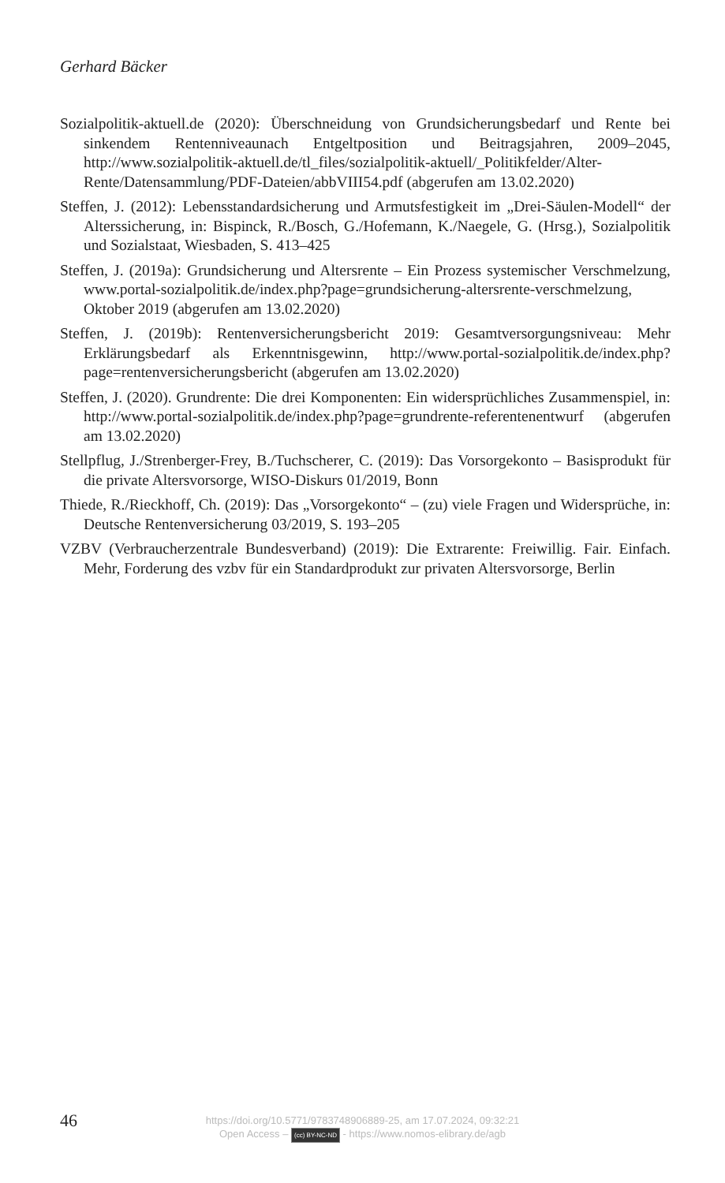Gerhard Bäcker
Sozialpolitik-aktuell.de (2020): Überschneidung von Grundsicherungsbedarf und Rente bei sinkendem Rentenniveaunach Entgeltposition und Beitragsjahren, 2009–2045, http://www.sozialpolitik-aktuell.de/tl_files/sozialpolitik-aktuell/_Politikfelder/Alter-Rente/Datensammlung/PDF-Dateien/abbVIII54.pdf (abgerufen am 13.02.2020)
Steffen, J. (2012): Lebensstandardsicherung und Armutsfestigkeit im „Drei-Säulen-Modell“ der Alterssicherung, in: Bispinck, R./Bosch, G./Hofemann, K./Naegele, G. (Hrsg.), Sozialpolitik und Sozialstaat, Wiesbaden, S. 413–425
Steffen, J. (2019a): Grundsicherung und Altersrente – Ein Prozess systemischer Verschmelzung, www.portal-sozialpolitik.de/index.php?page=grundsicherung-altersrente-verschmelzung, Oktober 2019 (abgerufen am 13.02.2020)
Steffen, J. (2019b): Rentenversicherungsbericht 2019: Gesamtversorgungsniveau: Mehr Erklärungsbedarf als Erkenntnisgewinn, http://www.portal-sozialpolitik.de/index.php?page=rentenversicherungsbericht (abgerufen am 13.02.2020)
Steffen, J. (2020). Grundrente: Die drei Komponenten: Ein widersprüchliches Zusammenspiel, in: http://www.portal-sozialpolitik.de/index.php?page=grundrente-referentenentwurf (abgerufen am 13.02.2020)
Stellpflug, J./Strenberger-Frey, B./Tuchscherer, C. (2019): Das Vorsorgekonto – Basisprodukt für die private Altersvorsorge, WISO-Diskurs 01/2019, Bonn
Thiede, R./Rieckhoff, Ch. (2019): Das „Vorsorgekonto“ – (zu) viele Fragen und Widersprüche, in: Deutsche Rentenversicherung 03/2019, S. 193–205
VZBV (Verbraucherzentrale Bundesverband) (2019): Die Extrarente: Freiwillig. Fair. Einfach. Mehr, Forderung des vzbv für ein Standardprodukt zur privaten Altersvorsorge, Berlin
46
https://doi.org/10.5771/9783748906889-25, am 17.07.2024, 09:32:21
Open Access – (cc) BY-NC-ND - https://www.nomos-elibrary.de/agb